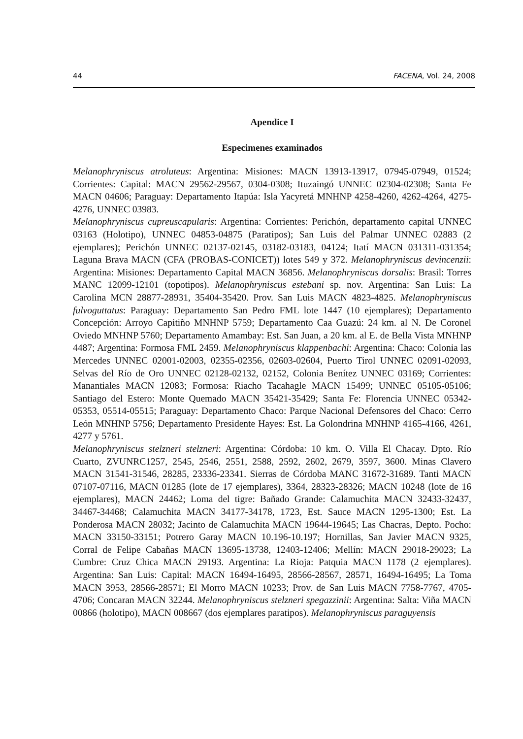44 FACENA, Vol. 24, 2008
Apendice I
Especimenes examinados
Melanophryniscus atroluteus: Argentina: Misiones: MACN 13913-13917, 07945-07949, 01524; Corrientes: Capital: MACN 29562-29567, 0304-0308; Ituzaingó UNNEC 02304-02308; Santa Fe MACN 04606; Paraguay: Departamento Itapúa: Isla Yacyretá MNHNP 4258-4260, 4262-4264, 4275-4276, UNNEC 03983.
Melanophryniscus cupreuscapularis: Argentina: Corrientes: Perichón, departamento capital UNNEC 03163 (Holotipo), UNNEC 04853-04875 (Paratipos); San Luis del Palmar UNNEC 02883 (2 ejemplares); Perichón UNNEC 02137-02145, 03182-03183, 04124; Itatí MACN 031311-031354; Laguna Brava MACN (CFA (PROBAS-CONICET)) lotes 549 y 372. Melanophryniscus devincenzii: Argentina: Misiones: Departamento Capital MACN 36856. Melanophryniscus dorsalis: Brasil: Torres MANC 12099-12101 (topotipos). Melanophryniscus estebani sp. nov. Argentina: San Luis: La Carolina MCN 28877-28931, 35404-35420. Prov. San Luis MACN 4823-4825. Melanophryniscus fulvoguttatus: Paraguay: Departamento San Pedro FML lote 1447 (10 ejemplares); Departamento Concepción: Arroyo Capitiño MNHNP 5759; Departamento Caa Guazú: 24 km. al N. De Coronel Oviedo MNHNP 5760; Departamento Amambay: Est. San Juan, a 20 km. al E. de Bella Vista MNHNP 4487; Argentina: Formosa FML 2459. Melanophryniscus klappenbachi: Argentina: Chaco: Colonia las Mercedes UNNEC 02001-02003, 02355-02356, 02603-02604, Puerto Tirol UNNEC 02091-02093, Selvas del Río de Oro UNNEC 02128-02132, 02152, Colonia Benítez UNNEC 03169; Corrientes: Manantiales MACN 12083; Formosa: Riacho Tacahagle MACN 15499; UNNEC 05105-05106; Santiago del Estero: Monte Quemado MACN 35421-35429; Santa Fe: Florencia UNNEC 05342-05353, 05514-05515; Paraguay: Departamento Chaco: Parque Nacional Defensores del Chaco: Cerro León MNHNP 5756; Departamento Presidente Hayes: Est. La Golondrina MNHNP 4165-4166, 4261, 4277 y 5761.
Melanophryniscus stelzneri stelzneri: Argentina: Córdoba: 10 km. O. Villa El Chacay. Dpto. Río Cuarto, ZVUNRC1257, 2545, 2546, 2551, 2588, 2592, 2602, 2679, 3597, 3600. Minas Clavero MACN 31541-31546, 28285, 23336-23341. Sierras de Córdoba MANC 31672-31689. Tanti MACN 07107-07116, MACN 01285 (lote de 17 ejemplares), 3364, 28323-28326; MACN 10248 (lote de 16 ejemplares), MACN 24462; Loma del tigre: Bañado Grande: Calamuchita MACN 32433-32437, 34467-34468; Calamuchita MACN 34177-34178, 1723, Est. Sauce MACN 1295-1300; Est. La Ponderosa MACN 28032; Jacinto de Calamuchita MACN 19644-19645; Las Chacras, Depto. Pocho: MACN 33150-33151; Potrero Garay MACN 10.196-10.197; Hornillas, San Javier MACN 9325, Corral de Felipe Cabañas MACN 13695-13738, 12403-12406; Mellín: MACN 29018-29023; La Cumbre: Cruz Chica MACN 29193. Argentina: La Rioja: Patquia MACN 1178 (2 ejemplares). Argentina: San Luis: Capital: MACN 16494-16495, 28566-28567, 28571, 16494-16495; La Toma MACN 3953, 28566-28571; El Morro MACN 10233; Prov. de San Luis MACN 7758-7767, 4705-4706; Concaran MACN 32244. Melanophryniscus stelzneri spegazzinii: Argentina: Salta: Viña MACN 00866 (holotipo), MACN 008667 (dos ejemplares paratipos). Melanophryniscus paraguyensis